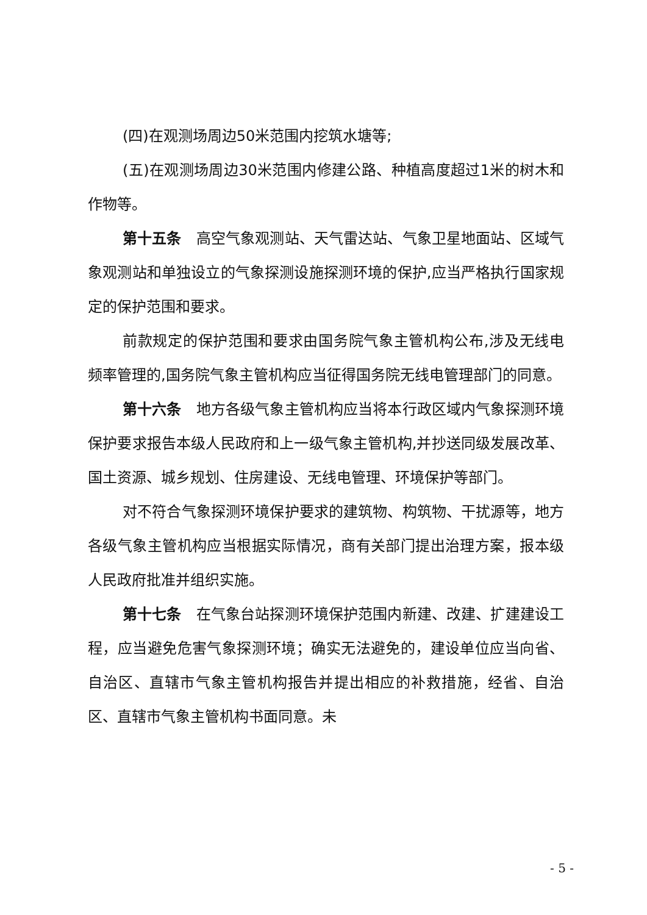(四)在观测场周边50米范围内挖筑水塘等;
(五)在观测场周边30米范围内修建公路、种植高度超过1米的树木和作物等。
第十五条　高空气象观测站、天气雷达站、气象卫星地面站、区域气象观测站和单独设立的气象探测设施探测环境的保护,应当严格执行国家规定的保护范围和要求。
前款规定的保护范围和要求由国务院气象主管机构公布,涉及无线电频率管理的,国务院气象主管机构应当征得国务院无线电管理部门的同意。
第十六条　地方各级气象主管机构应当将本行政区域内气象探测环境保护要求报告本级人民政府和上一级气象主管机构,并抄送同级发展改革、国土资源、城乡规划、住房建设、无线电管理、环境保护等部门。
对不符合气象探测环境保护要求的建筑物、构筑物、干扰源等，地方各级气象主管机构应当根据实际情况，商有关部门提出治理方案，报本级人民政府批准并组织实施。
第十七条　在气象台站探测环境保护范围内新建、改建、扩建建设工程，应当避免危害气象探测环境；确实无法避免的，建设单位应当向省、自治区、直辖市气象主管机构报告并提出相应的补救措施，经省、自治区、直辖市气象主管机构书面同意。未
- 5 -